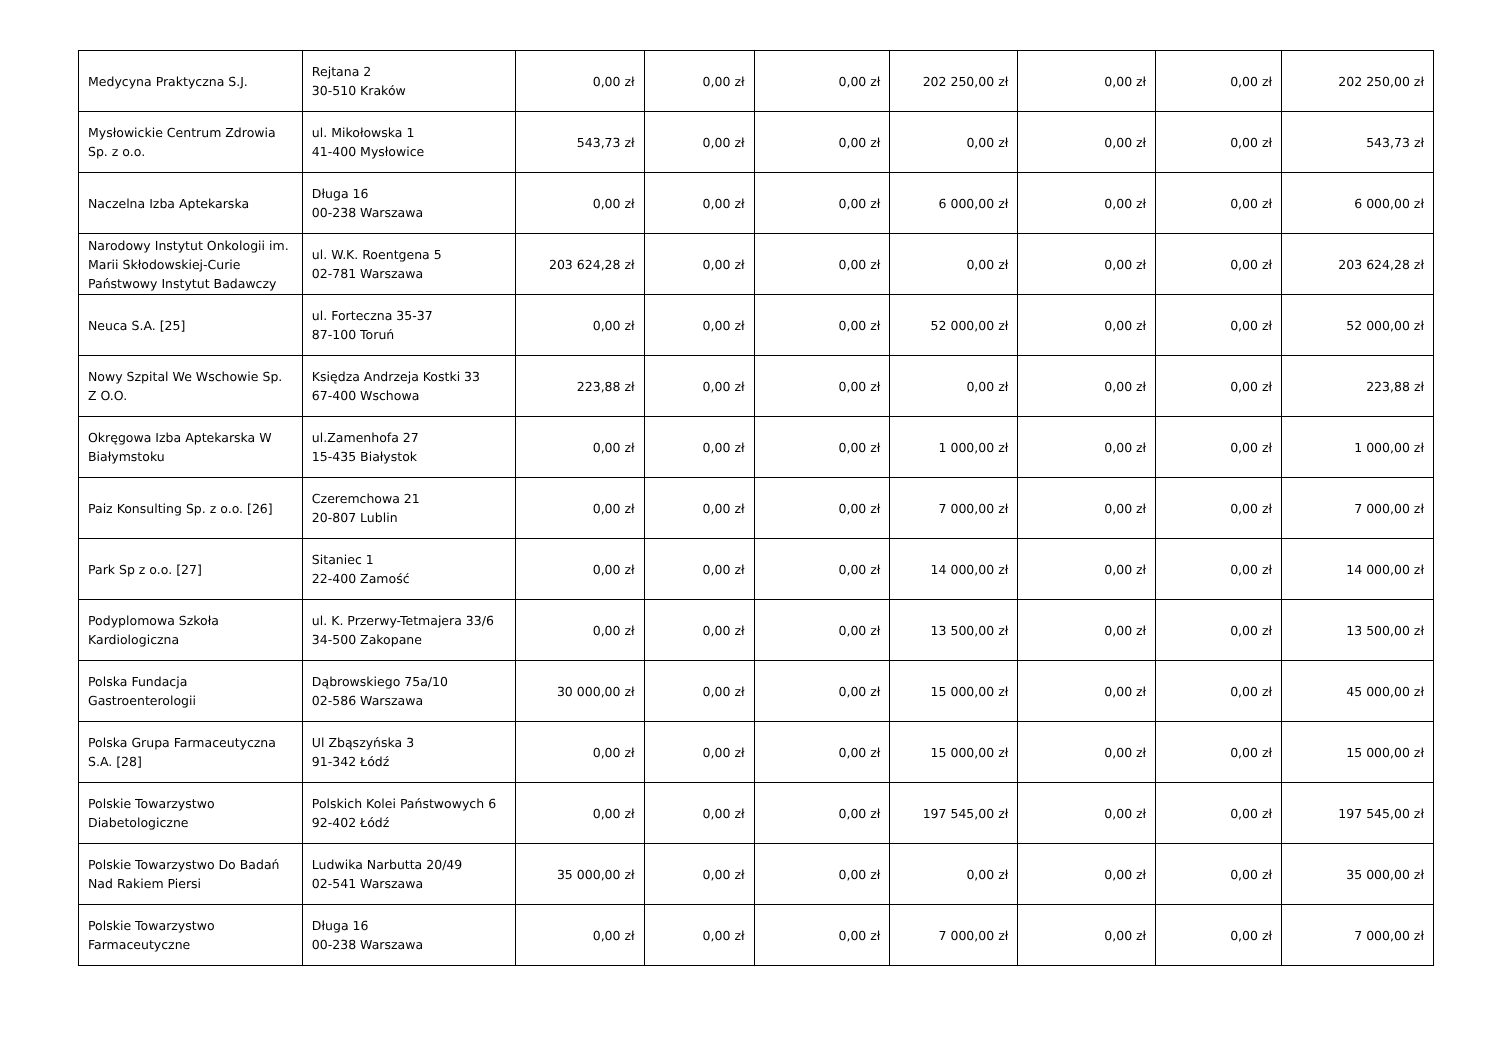| Medycyna Praktyczna S.J. | Rejtana 2 30-510 Kraków | 0,00 zł | 0,00 zł | 0,00 zł | 202 250,00 zł | 0,00 zł | 0,00 zł | 202 250,00 zł |
| Mysłowickie Centrum Zdrowia Sp. z o.o. | ul. Mikołowska 1 41-400 Mysłowice | 543,73 zł | 0,00 zł | 0,00 zł | 0,00 zł | 0,00 zł | 0,00 zł | 543,73 zł |
| Naczelna Izba Aptekarska | Długa 16 00-238 Warszawa | 0,00 zł | 0,00 zł | 0,00 zł | 6 000,00 zł | 0,00 zł | 0,00 zł | 6 000,00 zł |
| Narodowy Instytut Onkologii im. Marii Skłodowskiej-Curie Państwowy Instytut Badawczy | ul. W.K. Roentgena 5 02-781 Warszawa | 203 624,28 zł | 0,00 zł | 0,00 zł | 0,00 zł | 0,00 zł | 0,00 zł | 203 624,28 zł |
| Neuca S.A. [25] | ul. Forteczna 35-37 87-100 Toruń | 0,00 zł | 0,00 zł | 0,00 zł | 52 000,00 zł | 0,00 zł | 0,00 zł | 52 000,00 zł |
| Nowy Szpital We Wschowie Sp. Z O.O. | Księdza Andrzeja Kostki 33 67-400 Wschowa | 223,88 zł | 0,00 zł | 0,00 zł | 0,00 zł | 0,00 zł | 0,00 zł | 223,88 zł |
| Okręgowa Izba Aptekarska W Białymstoku | ul.Zamenhofa 27 15-435 Białystok | 0,00 zł | 0,00 zł | 0,00 zł | 1 000,00 zł | 0,00 zł | 0,00 zł | 1 000,00 zł |
| Paiz Konsulting Sp. z o.o. [26] | Czeremchowa 21 20-807 Lublin | 0,00 zł | 0,00 zł | 0,00 zł | 7 000,00 zł | 0,00 zł | 0,00 zł | 7 000,00 zł |
| Park Sp z o.o. [27] | Sitaniec 1 22-400 Zamość | 0,00 zł | 0,00 zł | 0,00 zł | 14 000,00 zł | 0,00 zł | 0,00 zł | 14 000,00 zł |
| Podyplomowa Szkoła Kardiologiczna | ul. K. Przerwy-Tetmajera 33/6 34-500 Zakopane | 0,00 zł | 0,00 zł | 0,00 zł | 13 500,00 zł | 0,00 zł | 0,00 zł | 13 500,00 zł |
| Polska Fundacja Gastroenterologii | Dąbrowskiego 75a/10 02-586 Warszawa | 30 000,00 zł | 0,00 zł | 0,00 zł | 15 000,00 zł | 0,00 zł | 0,00 zł | 45 000,00 zł |
| Polska Grupa Farmaceutyczna S.A. [28] | Ul Zbąszyńska 3 91-342 Łódź | 0,00 zł | 0,00 zł | 0,00 zł | 15 000,00 zł | 0,00 zł | 0,00 zł | 15 000,00 zł |
| Polskie Towarzystwo Diabetologiczne | Polskich Kolei Państwowych 6 92-402 Łódź | 0,00 zł | 0,00 zł | 0,00 zł | 197 545,00 zł | 0,00 zł | 0,00 zł | 197 545,00 zł |
| Polskie Towarzystwo Do Badań Nad Rakiem Piersi | Ludwika Narbutta 20/49 02-541 Warszawa | 35 000,00 zł | 0,00 zł | 0,00 zł | 0,00 zł | 0,00 zł | 0,00 zł | 35 000,00 zł |
| Polskie Towarzystwo Farmaceutyczne | Długa 16 00-238 Warszawa | 0,00 zł | 0,00 zł | 0,00 zł | 7 000,00 zł | 0,00 zł | 0,00 zł | 7 000,00 zł |